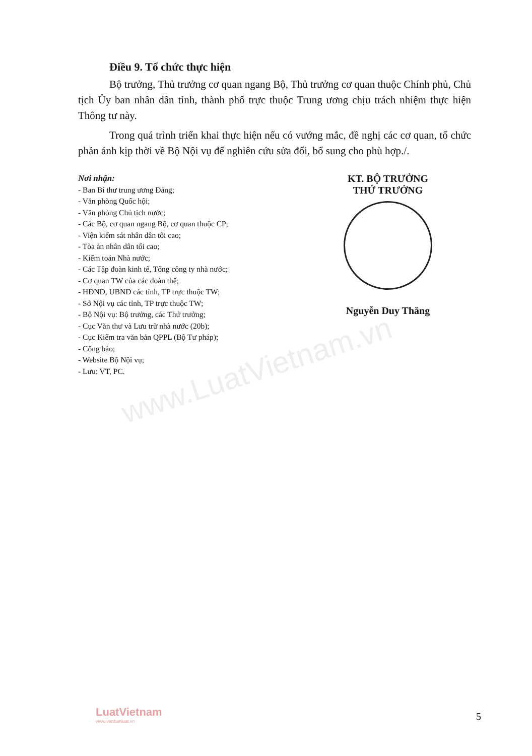www.LuatVietnam.vn
Điều 9. Tổ chức thực hiện
Bộ trưởng, Thủ trưởng cơ quan ngang Bộ, Thủ trưởng cơ quan thuộc Chính phủ, Chủ tịch Ủy ban nhân dân tỉnh, thành phố trực thuộc Trung ương chịu trách nhiệm thực hiện Thông tư này.
Trong quá trình triển khai thực hiện nếu có vướng mắc, đề nghị các cơ quan, tổ chức phản ánh kịp thời về Bộ Nội vụ để nghiên cứu sửa đổi, bổ sung cho phù hợp./.
Nơi nhận:
- Ban Bí thư trung ương Đảng;
- Văn phòng Quốc hội;
- Văn phòng Chủ tịch nước;
- Các Bộ, cơ quan ngang Bộ, cơ quan thuộc CP;
- Viện kiểm sát nhân dân tối cao;
- Tòa án nhân dân tối cao;
- Kiểm toán Nhà nước;
- Các Tập đoàn kinh tế, Tổng công ty nhà nước;
- Cơ quan TW của các đoàn thể;
- HĐND, UBND các tỉnh, TP trực thuộc TW;
- Sở Nội vụ các tỉnh, TP trực thuộc TW;
- Bộ Nội vụ: Bộ trưởng, các Thứ trưởng;
- Cục Văn thư và Lưu trữ nhà nước (20b);
- Cục Kiểm tra văn bản QPPL (Bộ Tư pháp);
- Công báo;
- Website Bộ Nội vụ;
- Lưu: VT, PC.
KT. BỘ TRƯỞNG
THỨ TRƯỞNG
Nguyễn Duy Thăng
LuatVietnam
www.vanbanluat.vn
5